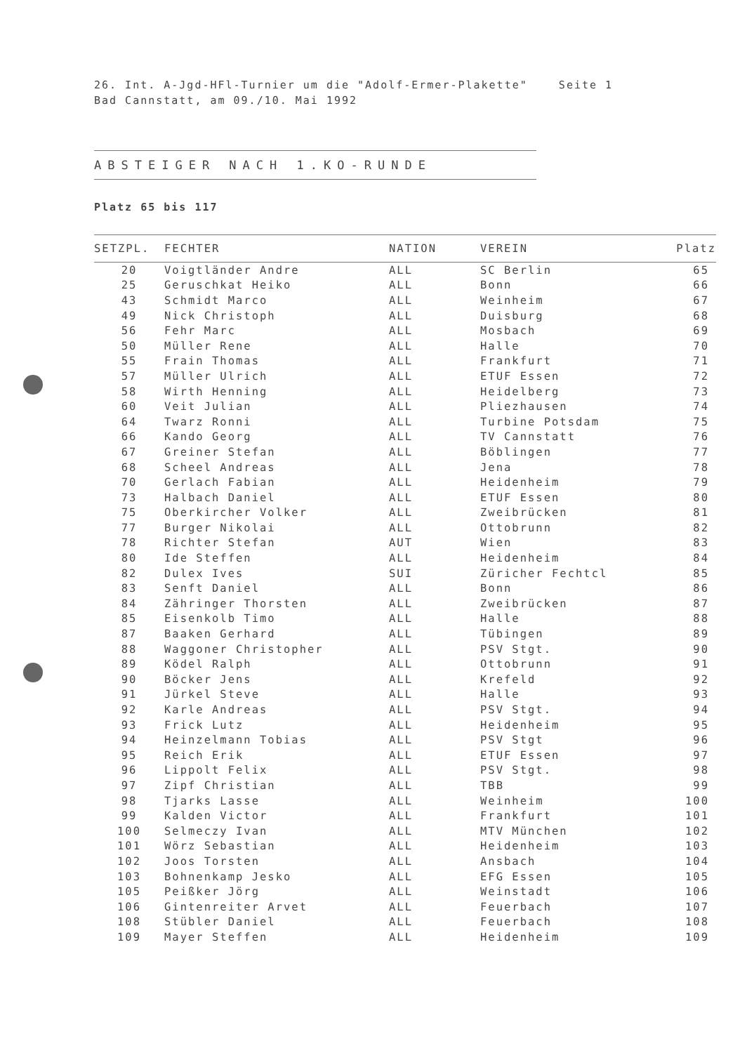26. Int. A-Jgd-HFl-Turnier um die "Adolf-Ermer-Plakette" Seite 1 Bad Cannstatt, am 09./10. Mai 1992
ABSTEIGER NACH 1.KO-RUNDE
Platz 65 bis 117
| SETZPL. | FECHTER | NATION | VEREIN | Platz |
| --- | --- | --- | --- | --- |
| 20 | Voigtländer Andre | ALL | SC Berlin | 65 |
| 25 | Geruschkat Heiko | ALL | Bonn | 66 |
| 43 | Schmidt Marco | ALL | Weinheim | 67 |
| 49 | Nick Christoph | ALL | Duisburg | 68 |
| 56 | Fehr Marc | ALL | Mosbach | 69 |
| 50 | Müller Rene | ALL | Halle | 70 |
| 55 | Frain Thomas | ALL | Frankfurt | 71 |
| 57 | Müller Ulrich | ALL | ETUF Essen | 72 |
| 58 | Wirth Henning | ALL | Heidelberg | 73 |
| 60 | Veit Julian | ALL | Pliezhausen | 74 |
| 64 | Twarz Ronni | ALL | Turbine Potsdam | 75 |
| 66 | Kando Georg | ALL | TV Cannstatt | 76 |
| 67 | Greiner Stefan | ALL | Böblingen | 77 |
| 68 | Scheel Andreas | ALL | Jena | 78 |
| 70 | Gerlach Fabian | ALL | Heidenheim | 79 |
| 73 | Halbach Daniel | ALL | ETUF Essen | 80 |
| 75 | Oberkircher Volker | ALL | Zweibrücken | 81 |
| 77 | Burger Nikolai | ALL | Ottobrunn | 82 |
| 78 | Richter Stefan | AUT | Wien | 83 |
| 80 | Ide Steffen | ALL | Heidenheim | 84 |
| 82 | Dulex Ives | SUI | Züricher Fechtcl | 85 |
| 83 | Senft Daniel | ALL | Bonn | 86 |
| 84 | Zähringer Thorsten | ALL | Zweibrücken | 87 |
| 85 | Eisenkolb Timo | ALL | Halle | 88 |
| 87 | Baaken Gerhard | ALL | Tübingen | 89 |
| 88 | Waggoner Christopher | ALL | PSV Stgt. | 90 |
| 89 | Ködel Ralph | ALL | Ottobrunn | 91 |
| 90 | Böcker Jens | ALL | Krefeld | 92 |
| 91 | Jürkel Steve | ALL | Halle | 93 |
| 92 | Karle Andreas | ALL | PSV Stgt. | 94 |
| 93 | Frick Lutz | ALL | Heidenheim | 95 |
| 94 | Heinzelmann Tobias | ALL | PSV Stgt | 96 |
| 95 | Reich Erik | ALL | ETUF Essen | 97 |
| 96 | Lippolt Felix | ALL | PSV Stgt. | 98 |
| 97 | Zipf Christian | ALL | TBB | 99 |
| 98 | Tjarks Lasse | ALL | Weinheim | 100 |
| 99 | Kalden Victor | ALL | Frankfurt | 101 |
| 100 | Selmeczy Ivan | ALL | MTV München | 102 |
| 101 | Wörz Sebastian | ALL | Heidenheim | 103 |
| 102 | Joos Torsten | ALL | Ansbach | 104 |
| 103 | Bohnenkamp Jesko | ALL | EFG Essen | 105 |
| 105 | Peißker Jörg | ALL | Weinstadt | 106 |
| 106 | Gintenreiter Arvet | ALL | Feuerbach | 107 |
| 108 | Stübler Daniel | ALL | Feuerbach | 108 |
| 109 | Mayer Steffen | ALL | Heidenheim | 109 |